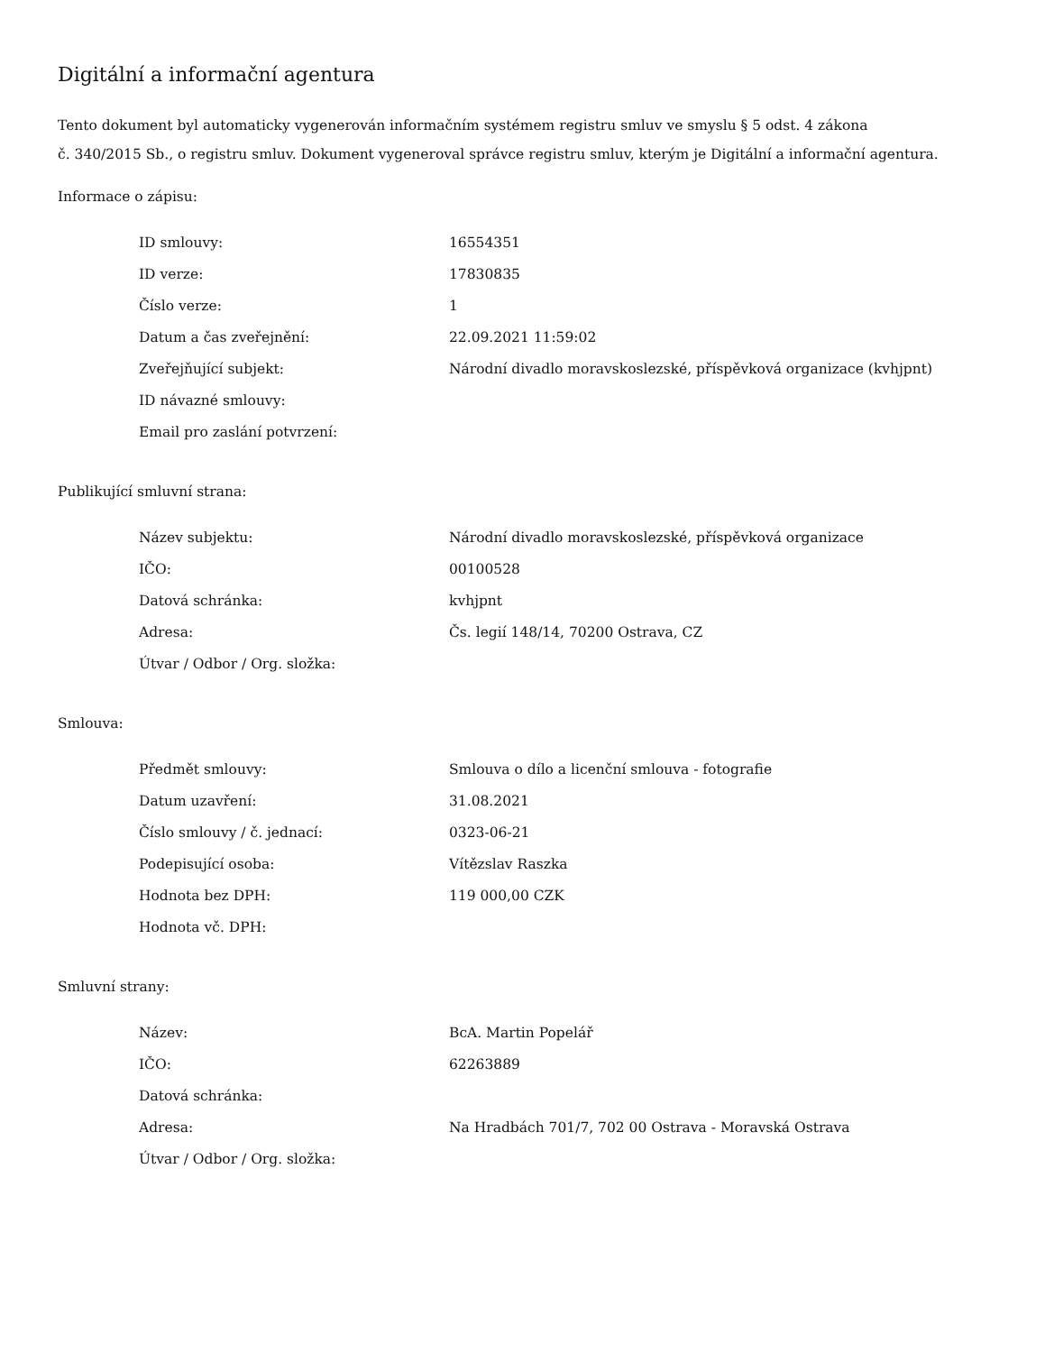Digitální a informační agentura
Tento dokument byl automaticky vygenerován informačním systémem registru smluv ve smyslu § 5 odst. 4 zákona
č. 340/2015 Sb., o registru smluv. Dokument vygeneroval správce registru smluv, kterým je Digitální a informační agentura.
Informace o zápisu:
| ID smlouvy: | 16554351 |
| ID verze: | 17830835 |
| Číslo verze: | 1 |
| Datum a čas zveřejnění: | 22.09.2021 11:59:02 |
| Zveřejňující subjekt: | Národní divadlo moravskoslezské, příspěvková organizace (kvhjpnt) |
| ID návazné smlouvy: | |
| Email pro zaslání potvrzení: | |
Publikující smluvní strana:
| Název subjektu: | Národní divadlo moravskoslezské, příspěvková organizace |
| IČO: | 00100528 |
| Datová schránka: | kvhjpnt |
| Adresa: | Čs. legií 148/14, 70200 Ostrava, CZ |
| Útvar / Odbor / Org. složka: | |
Smlouva:
| Předmět smlouvy: | Smlouva o dílo a licenční smlouva - fotografie |
| Datum uzavření: | 31.08.2021 |
| Číslo smlouvy / č. jednací: | 0323-06-21 |
| Podepisující osoba: | Vítězslav Raszka |
| Hodnota bez DPH: | 119 000,00 CZK |
| Hodnota vč. DPH: | |
Smluvní strany:
| Název: | BcA. Martin Popelář |
| IČO: | 62263889 |
| Datová schránka: | |
| Adresa: | Na Hradbách 701/7, 702 00 Ostrava - Moravská Ostrava |
| Útvar / Odbor / Org. složka: | |